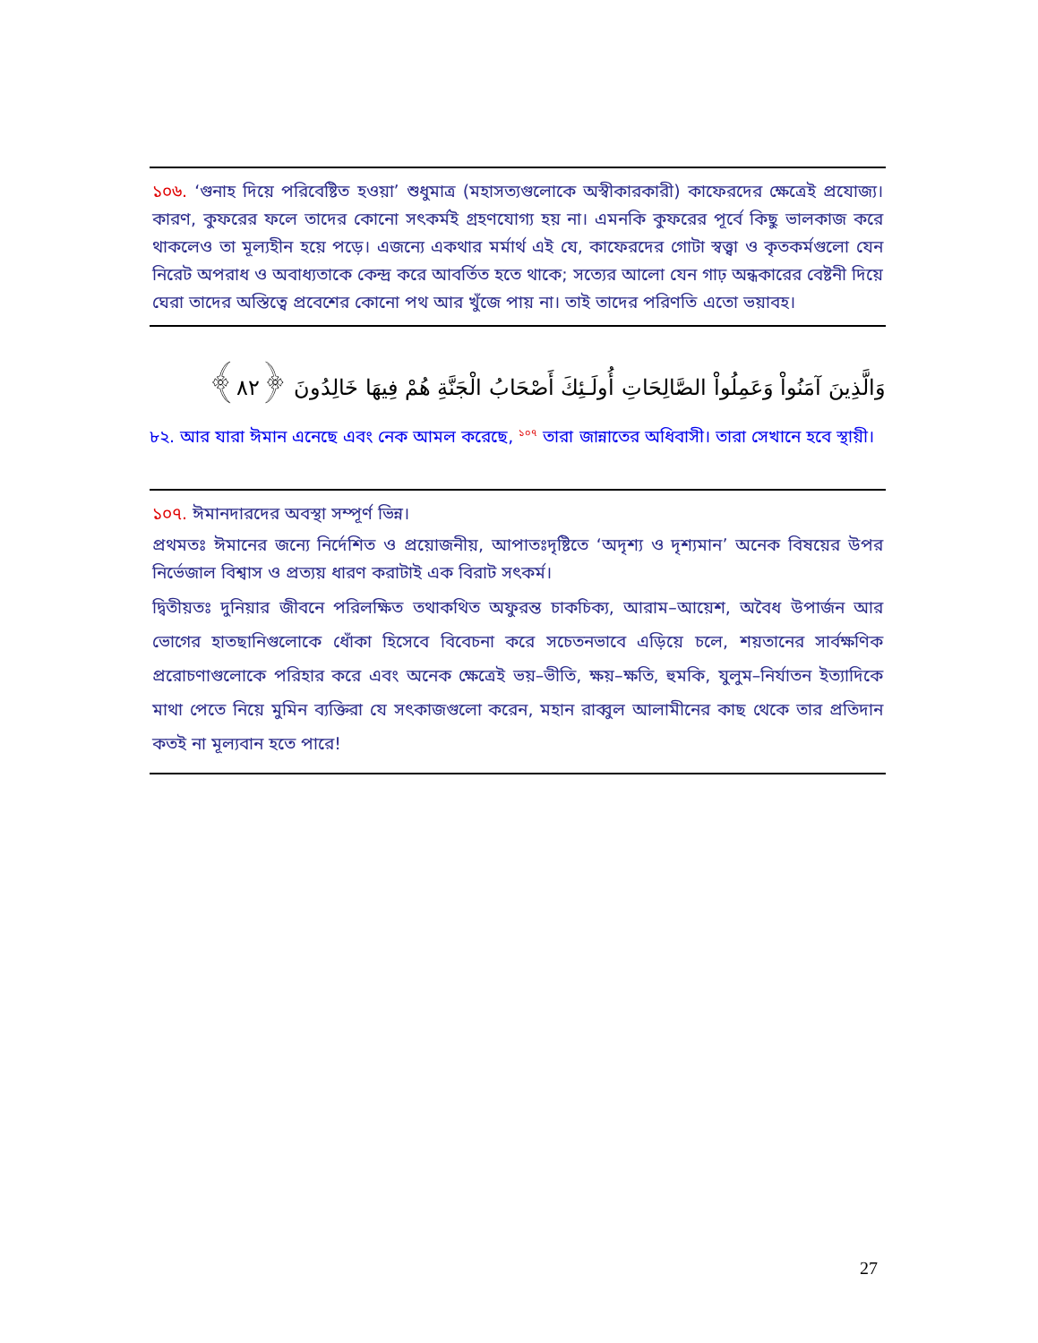১০৬. ‘গুনাহ দিয়ে পরিবেষ্টিত হওয়া’ শুধুমাত্র (মহাসত্যগুলোকে অস্বীকারকারী) কাফেরদের ক্ষেত্রেই প্রযোজ্য। কারণ, কুফরের ফলে তাদের কোনো সৎকর্মই গ্রহণযোগ্য হয় না। এমনকি কুফরের পূর্বে কিছু ভালকাজ করে থাকলেও তা মূল্যহীন হয়ে পড়ে। এজন্যে একথার মর্মার্থ এই যে, কাফেরদের গোটা স্বত্ত্বা ও কৃতকর্মগুলো যেন নিরেট অপরাধ ও অবাধ্যতাকে কেন্দ্র করে আবর্তিত হতে থাকে; সত্যের আলো যেন গাঢ় অন্ধকারের বেষ্টনী দিয়ে ঘেরা তাদের অস্তিত্বে প্রবেশের কোনো পথ আর খুঁজে পায় না। তাই তাদের পরিণতি এতো ভয়াবহ।
وَالَّذِينَ آمَنُواْ وَعَمِلُواْ الصَّالِحَاتِ أُولَـئِكَ أَصْحَابُ الْجَنَّةِ هُمْ فِيهَا خَالِدُونَ ﴿٨٢﴾
৮২. আর যারা ঈমান এনেছে এবং নেক আমল করেছে, <sup>১০৭</sup> তারা জান্নাতের অধিবাসী। তারা সেখানে হবে স্থায়ী।
১০৭. ঈমানদারদের অবস্থা সম্পূর্ণ ভিন্ন।
প্রথমতঃ ঈমানের জন্যে নির্দেশিত ও প্রয়োজনীয়, আপাতঃদৃষ্টিতে ‘অদৃশ্য ও দৃশ্যমান’ অনেক বিষয়ের উপর নির্ভেজাল বিশ্বাস ও প্রত্যয় ধারণ করাটাই এক বিরাট সৎকর্ম।
দ্বিতীয়তঃ দুনিয়ার জীবনে পরিলক্ষিত তথাকথিত অফুরন্ত চাকচিক্য, আরাম–আয়েশ, অবৈধ উপার্জন আর ভোগের হাতছানিগুলোকে ধোঁকা হিসেবে বিবেচনা করে সচেতনভাবে এড়িয়ে চলে, শয়তানের সার্বক্ষণিক প্ররোচণাগুলোকে পরিহার করে এবং অনেক ক্ষেত্রেই ভয়–ভীতি, ক্ষয়–ক্ষতি, হুমকি, যুলুম–নির্যাতন ইত্যাদিকে মাথা পেতে নিয়ে মুমিন ব্যক্তিরা যে সৎকাজগুলো করেন, মহান রাব্বুল আলামীনের কাছ থেকে তার প্রতিদান কতই না মূল্যবান হতে পারে!
27